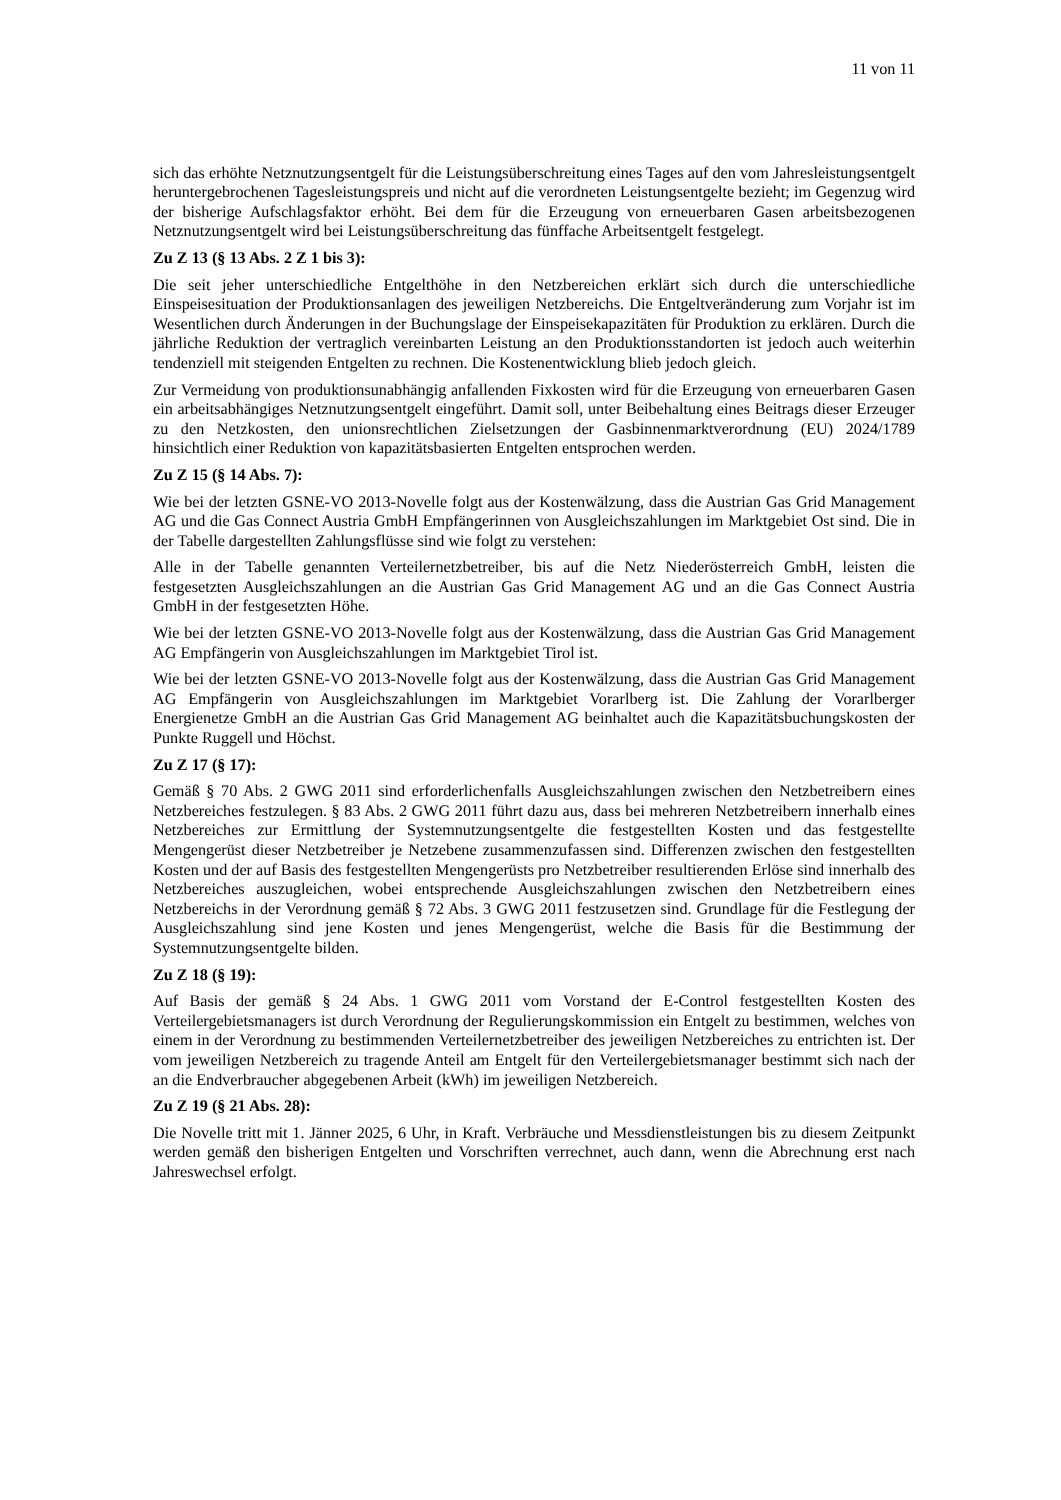11 von 11
sich das erhöhte Netznutzungsentgelt für die Leistungsüberschreitung eines Tages auf den vom Jahresleistungsentgelt heruntergebrochenen Tagesleistungspreis und nicht auf die verordneten Leistungsentgelte bezieht; im Gegenzug wird der bisherige Aufschlagsfaktor erhöht. Bei dem für die Erzeugung von erneuerbaren Gasen arbeitsbezogenen Netznutzungsentgelt wird bei Leistungsüberschreitung das fünffache Arbeitsentgelt festgelegt.
Zu Z 13 (§ 13 Abs. 2 Z 1 bis 3):
Die seit jeher unterschiedliche Entgelthöhe in den Netzbereichen erklärt sich durch die unterschiedliche Einspeisesituation der Produktionsanlagen des jeweiligen Netzbereichs. Die Entgeltveränderung zum Vorjahr ist im Wesentlichen durch Änderungen in der Buchungslage der Einspeisekapazitäten für Produktion zu erklären. Durch die jährliche Reduktion der vertraglich vereinbarten Leistung an den Produktionsstandorten ist jedoch auch weiterhin tendenziell mit steigenden Entgelten zu rechnen. Die Kostenentwicklung blieb jedoch gleich.
Zur Vermeidung von produktionsunabhängig anfallenden Fixkosten wird für die Erzeugung von erneuerbaren Gasen ein arbeitsabhängiges Netznutzungsentgelt eingeführt. Damit soll, unter Beibehaltung eines Beitrags dieser Erzeuger zu den Netzkosten, den unionsrechtlichen Zielsetzungen der Gasbinnenmarktverordnung (EU) 2024/1789 hinsichtlich einer Reduktion von kapazitätsbasierten Entgelten entsprochen werden.
Zu Z 15 (§ 14 Abs. 7):
Wie bei der letzten GSNE-VO 2013-Novelle folgt aus der Kostenwälzung, dass die Austrian Gas Grid Management AG und die Gas Connect Austria GmbH Empfängerinnen von Ausgleichszahlungen im Marktgebiet Ost sind. Die in der Tabelle dargestellten Zahlungsflüsse sind wie folgt zu verstehen:
Alle in der Tabelle genannten Verteilernetzbetreiber, bis auf die Netz Niederösterreich GmbH, leisten die festgesetzten Ausgleichszahlungen an die Austrian Gas Grid Management AG und an die Gas Connect Austria GmbH in der festgesetzten Höhe.
Wie bei der letzten GSNE-VO 2013-Novelle folgt aus der Kostenwälzung, dass die Austrian Gas Grid Management AG Empfängerin von Ausgleichszahlungen im Marktgebiet Tirol ist.
Wie bei der letzten GSNE-VO 2013-Novelle folgt aus der Kostenwälzung, dass die Austrian Gas Grid Management AG Empfängerin von Ausgleichszahlungen im Marktgebiet Vorarlberg ist. Die Zahlung der Vorarlberger Energienetze GmbH an die Austrian Gas Grid Management AG beinhaltet auch die Kapazitätsbuchungskosten der Punkte Ruggell und Höchst.
Zu Z 17 (§ 17):
Gemäß § 70 Abs. 2 GWG 2011 sind erforderlichenfalls Ausgleichszahlungen zwischen den Netzbetreibern eines Netzbereiches festzulegen. § 83 Abs. 2 GWG 2011 führt dazu aus, dass bei mehreren Netzbetreibern innerhalb eines Netzbereiches zur Ermittlung der Systemnutzungsentgelte die festgestellten Kosten und das festgestellte Mengengerüst dieser Netzbetreiber je Netzebene zusammenzufassen sind. Differenzen zwischen den festgestellten Kosten und der auf Basis des festgestellten Mengengerüsts pro Netzbetreiber resultierenden Erlöse sind innerhalb des Netzbereiches auszugleichen, wobei entsprechende Ausgleichszahlungen zwischen den Netzbetreibern eines Netzbereichs in der Verordnung gemäß § 72 Abs. 3 GWG 2011 festzusetzen sind. Grundlage für die Festlegung der Ausgleichszahlung sind jene Kosten und jenes Mengengerüst, welche die Basis für die Bestimmung der Systemnutzungsentgelte bilden.
Zu Z 18 (§ 19):
Auf Basis der gemäß § 24 Abs. 1 GWG 2011 vom Vorstand der E-Control festgestellten Kosten des Verteilergebietsmanagers ist durch Verordnung der Regulierungskommission ein Entgelt zu bestimmen, welches von einem in der Verordnung zu bestimmenden Verteilernetzbetreiber des jeweiligen Netzbereiches zu entrichten ist. Der vom jeweiligen Netzbereich zu tragende Anteil am Entgelt für den Verteilergebietsmanager bestimmt sich nach der an die Endverbraucher abgegebenen Arbeit (kWh) im jeweiligen Netzbereich.
Zu Z 19 (§ 21 Abs. 28):
Die Novelle tritt mit 1. Jänner 2025, 6 Uhr, in Kraft. Verbräuche und Messdienstleistungen bis zu diesem Zeitpunkt werden gemäß den bisherigen Entgelten und Vorschriften verrechnet, auch dann, wenn die Abrechnung erst nach Jahreswechsel erfolgt.